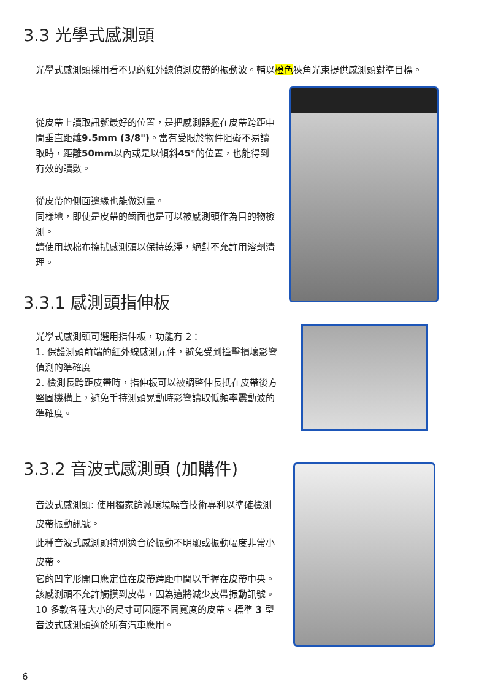3.3 光學式感測頭
光學式感測頭採用看不見的紅外線偵測皮帶的振動波。輔以橙色狹角光束提供感測頭對準目標。
從皮帶上讀取訊號最好的位置，是把感測器握在皮帶跨距中間垂直距離9.5mm (3/8")。當有受限於物件阻礙不易讀取時，距離50mm以內或是以傾斜45°的位置，也能得到有效的讀數。
從皮帶的側面邊緣也能做測量。
同樣地，即使是皮帶的齒面也是可以被感測頭作為目的物檢測。
請使用軟棉布擦拭感測頭以保持乾淨，絕對不允許用溶劑清理。
3.3.1 感測頭指伸板
光學式感測頭可選用指伸板，功能有 2：
1. 保護測頭前端的紅外線感測元件，避免受到撞擊損壞影響偵測的準確度
2. 檢測長跨距皮帶時，指伸板可以被調整伸長抵在皮帶後方堅固機構上，避免手持測頭晃動時影響讀取低頻率震動波的準確度。
3.3.2 音波式感測頭 (加購件)
音波式感測頭: 使用獨家篩減環境噪音技術專利以準確檢測皮帶振動訊號。
此種音波式感測頭特別適合於振動不明顯或振動幅度非常小皮帶。
它的凹字形開口應定位在皮帶跨距中間以手握在皮帶中央。該感測頭不允許觸摸到皮帶，因為這將減少皮帶振動訊號。10 多款各種大小的尺寸可因應不同寬度的皮帶。標準 3 型音波式感測頭適於所有汽車應用。
6